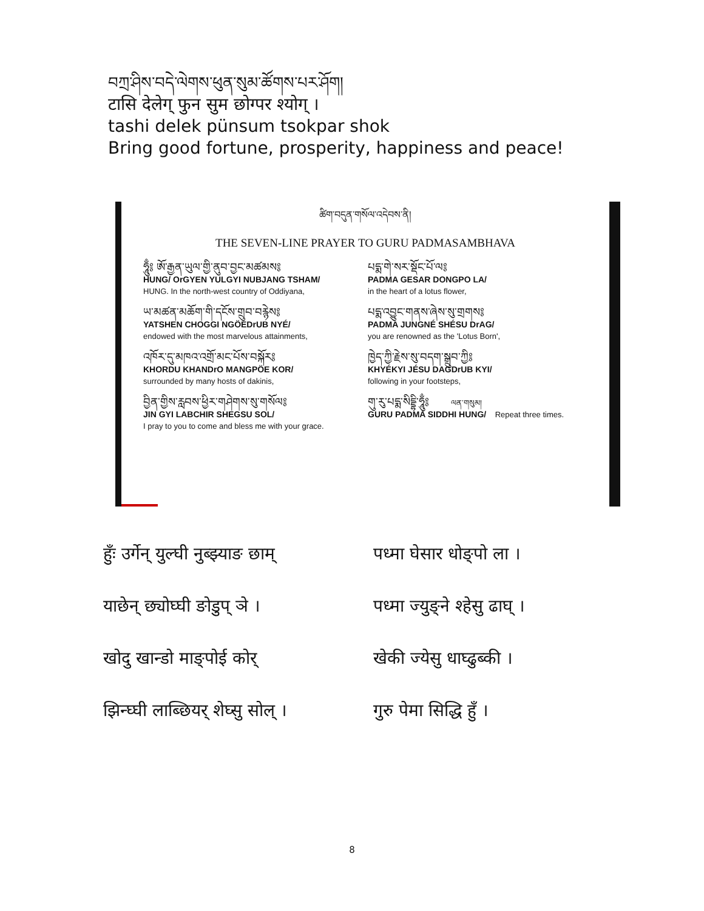བཀྲ་ཤིས་བདེ་ལེགས་ཕུན་སུམ་ཚོགས་པར་ཤོག།
टासि देलेग् फुन सुम छोग्पर श्योग् ।
tashi delek pünsum tsokpar shok
Bring good fortune, prosperity, happiness and peace!
ཚིག་བདུན་གསོལ་འདེབས་ནི།
THE SEVEN-LINE PRAYER TO GURU PADMASAMBHAVA
ཧཱུྃ༔ ཨོ་རྒྱན་ཡུལ་གྱི་ནུབ་བྱང་མཚམས༔
HUNG/ OrGYEN YULGYI NUBJANG TSHAM/
HUNG. In the north-west country of Oddiyana,
པདྨ་གེ་སར་སྡོང་པོ་ལ༔
PADMA GESAR DONGPO LA/
in the heart of a lotus flower,
ཡ་མཚན་མཆོག་གི་དངོས་གྲུབ་བརྙེས༔
YATSHEN CHOGGI NGÖEDrUB NYÉ/
endowed with the most marvelous attainments,
པདྨ་འབྱུང་གནས་ཞེས་སུ་གྲགས༔
PADMA JUNGNÉ SHÉSU DrAG/
you are renowned as the 'Lotus Born',
འཁོར་དུ་མཁའ་འགྲོ་མང་པོས་བསྐོར༔
KHORDU KHANDrO MANGPÖE KOR/
surrounded by many hosts of dakinis,
ཁྱེད་ཀྱི་རྗེས་སུ་བདག་སྒྲུབ་ཀྱི༔
KHYÉKYI JÉSU DAGDrUB KYI/
following in your footsteps,
བྱིན་གྱིས་རླབས་ཕྱིར་གཤེགས་སུ་གསོལ༔
JIN GYI LABCHIR SHEGSU SOL/
I pray to you to come and bless me with your grace.
གུ་རུ་པདྨ་སིདྡྷི་ཧཱུྃ༔ ལན་གསུམ།
GURU PADMA SIDDHI HUNG/ Repeat three times.
हुँः उर्गेन् युल्घी नुब्झ्याङ छाम् पध्मा घेसार धोङ्पो ला ।
याछेन् छ्योघ्घी ङोडुप् ञे । पध्मा ज्युङ्ने श्हेसु ढाघ् ।
खोदु खान्डो माङ्पोई कोर् खेकी ज्येसु धाघ्ढुब्की ।
झिन्घ्घी लाब्छियर् शेघ्सु सोल् । गुरु पेमा सिद्धि हुँ ।
8